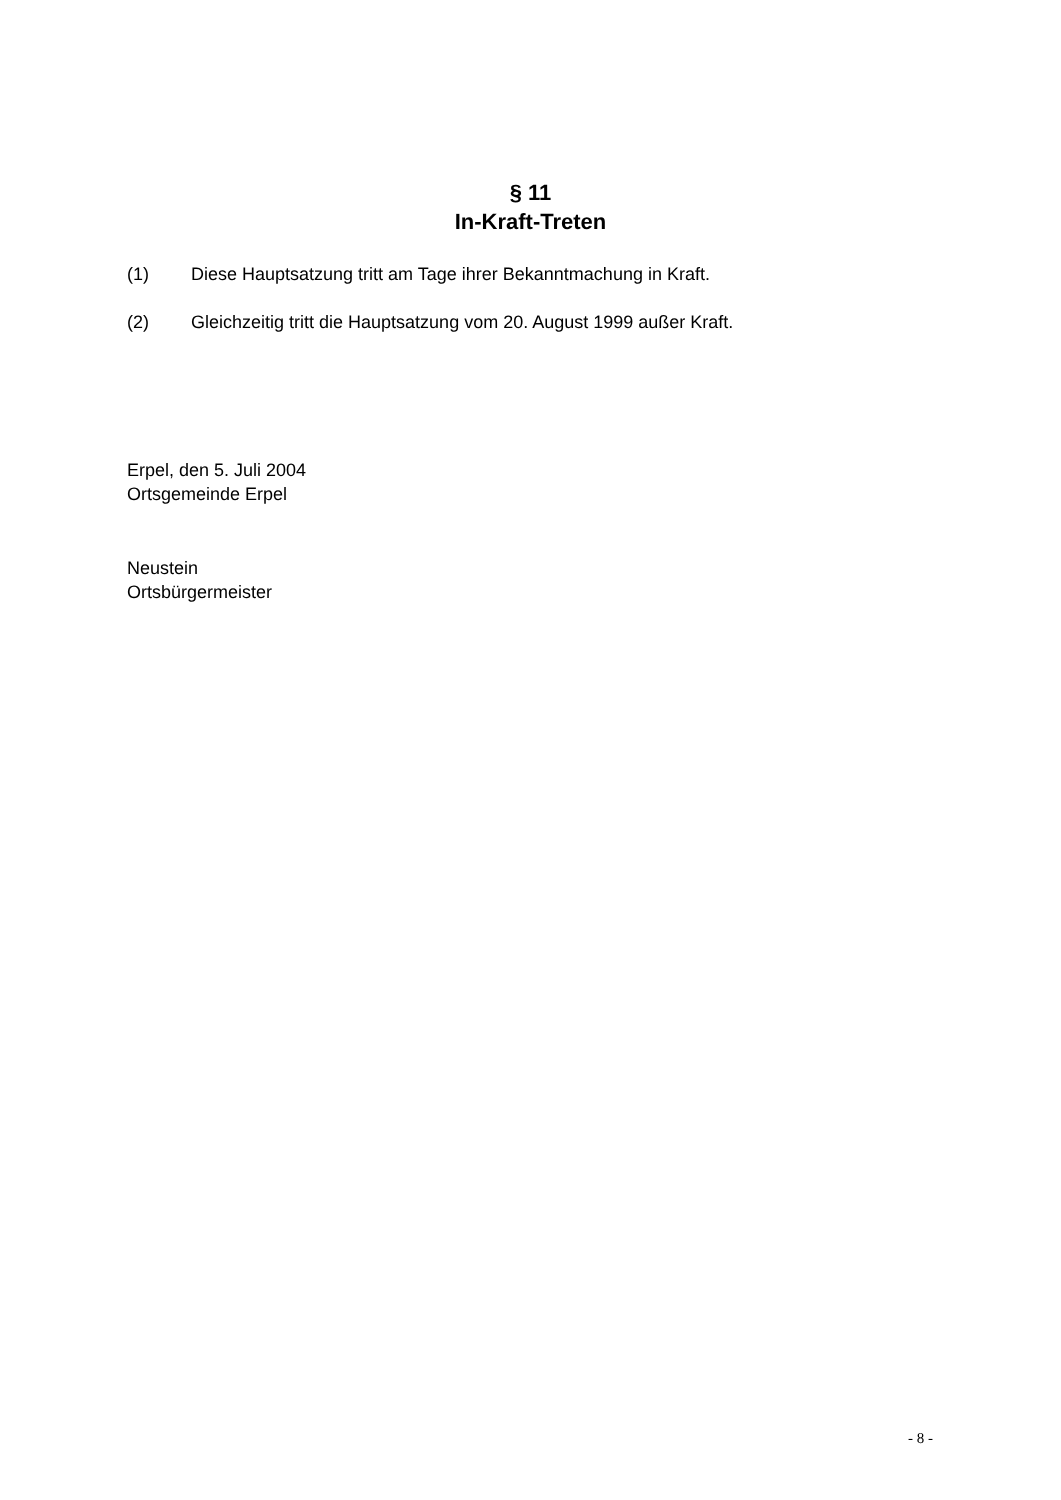§ 11
In-Kraft-Treten
(1) Diese Hauptsatzung tritt am Tage ihrer Bekanntmachung in Kraft.
(2) Gleichzeitig tritt die Hauptsatzung vom 20. August 1999 außer Kraft.
Erpel, den 5. Juli 2004
Ortsgemeinde Erpel
Neustein
Ortsbürgermeister
- 8 -